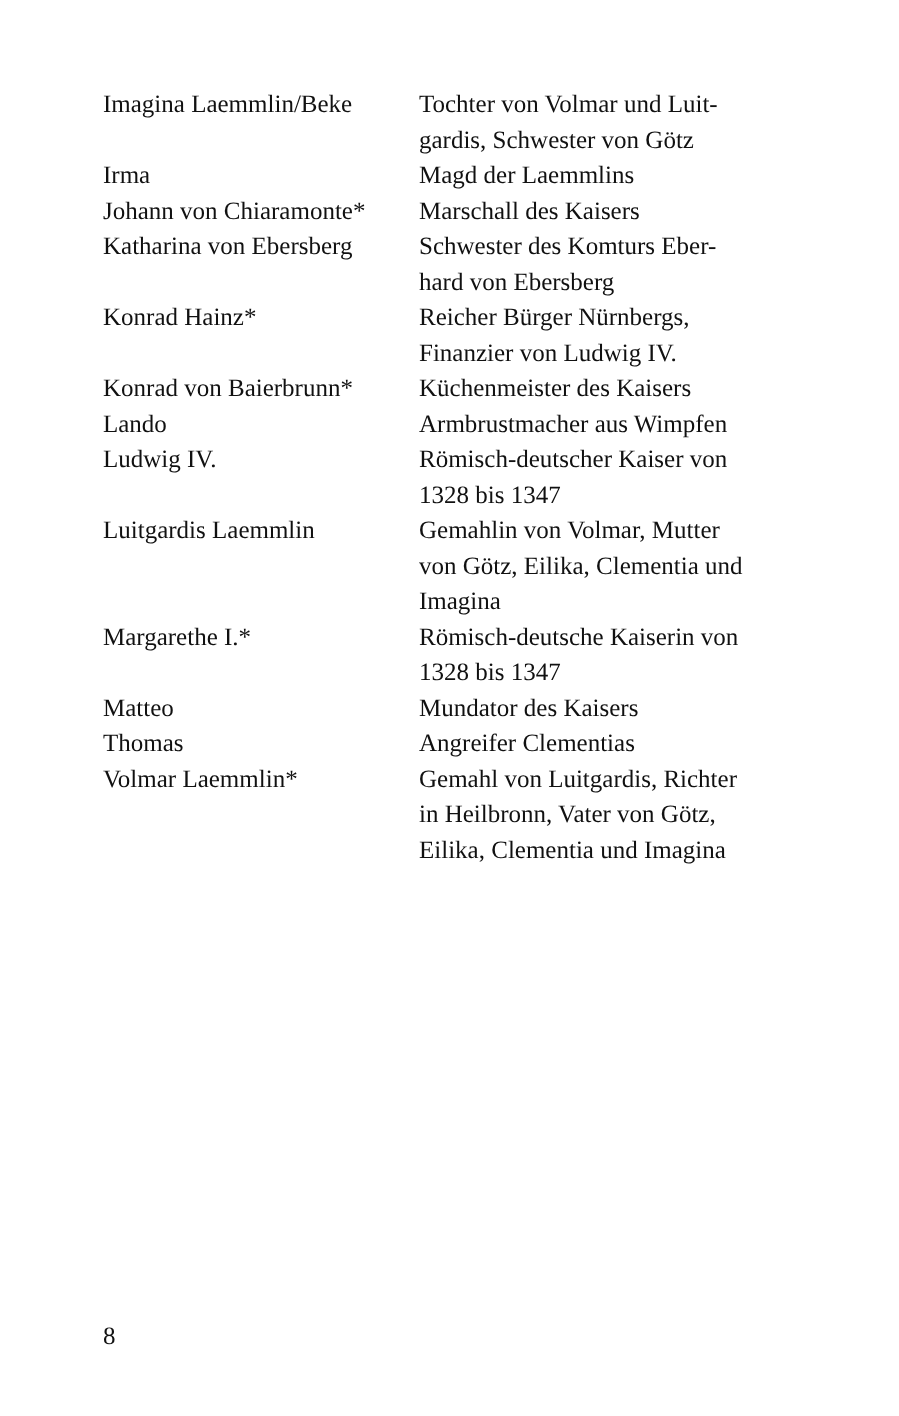| Imagina Laemmlin/Beke | Tochter von Volmar und Luit- gardis, Schwester von Götz |
| Irma | Magd der Laemmlins |
| Johann von Chiaramonte* | Marschall des Kaisers |
| Katharina von Ebersberg | Schwester des Komturs Eber- hard von Ebersberg |
| Konrad Hainz* | Reicher Bürger Nürnbergs, Finanzier von Ludwig IV. |
| Konrad von Baierbrunn* | Küchenmeister des Kaisers |
| Lando | Armbrustmacher aus Wimpfen |
| Ludwig IV. | Römisch-deutscher Kaiser von 1328 bis 1347 |
| Luitgardis Laemmlin | Gemahlin von Volmar, Mutter von Götz, Eilika, Clementia und Imagina |
| Margarethe I.* | Römisch-deutsche Kaiserin von 1328 bis 1347 |
| Matteo | Mundator des Kaisers |
| Thomas | Angreifer Clementias |
| Volmar Laemmlin* | Gemahl von Luitgardis, Richter in Heilbronn, Vater von Götz, Eilika, Clementia und Imagina |
8